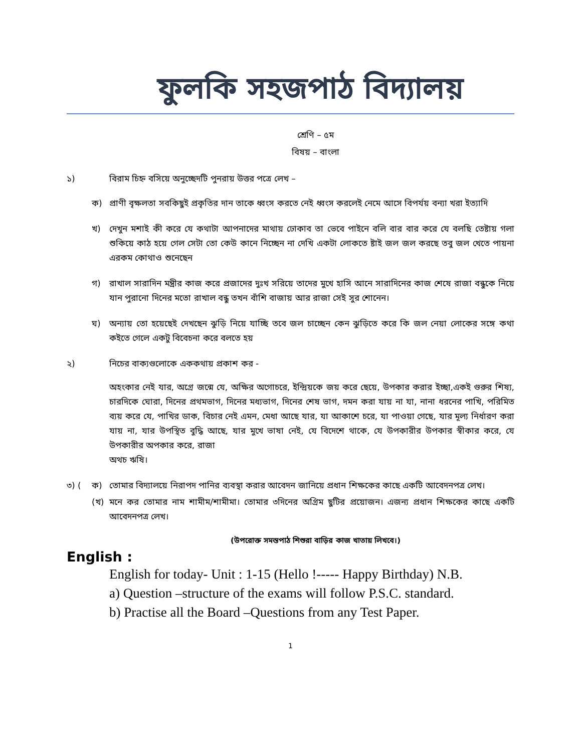ফুলকি সহজপাঠ বিদ্যালয়
শ্রেণি – ৫ম
বিষয় – বাংলা
১) বিরাম চিহ্ন বসিয়ে অনুচ্ছেদটি পুনরায় উত্তর পত্রে লেখ –
ক) প্রাণী বৃক্ষলতা সবকিছুই প্রকৃতির দান তাকে ধ্বংস করতে নেই ধ্বংস করলেই নেমে আসে বিপর্যয় বন্যা খরা ইত্যাদি
খ) দেখুন মশাই কী করে যে কথাটা আপনাদের মাথায় ঢোকাব তা ভেবে পাইনে বলি বার বার করে যে বলছি তেষ্টায় গলা শুকিয়ে কাঠ হয়ে গেল সেটা তো কেউ কানে নিচ্ছেন না দেখি একটা লোকতে ষ্টাই জল জল করছে তবু জল খেতে পায়না এরকম কোথাও শুনেছেন
গ) রাখাল সারাদিন মন্ত্রীর কাজ করে প্রজাদের দুঃখ সরিয়ে তাদের মুখে হাসি আনে সারাদিনের কাজ শেষে রাজা বন্ধুকে নিয়ে যান পুরানো দিনের মতো রাখাল বন্ধু তখন বাঁশি বাজায় আর রাজা সেই সুর শোনেন।
ঘ) অন্যায় তো হয়েছেই দেখছেন ঝুড়ি নিয়ে যাচ্ছি তবে জল চাচ্ছেন কেন ঝুড়িতে করে কি জল নেয়া লোকের সঙ্গে কথা কইতে গেলে একটু বিবেচনা করে বলতে হয়
২) নিচের বাক্যগুলোকে এককথায় প্রকাশ কর -
অহংকার নেই যার, অগ্রে জন্মে যে, অক্ষির অগোচরে, ইন্দ্রিয়কে জয় করে ছেয়ে, উপকার করার ইচ্ছা,একই গুরুর শিষ্য, চারদিকে ঘোরা, দিনের প্রথমভাগ, দিনের মধ্যভাগ, দিনের শেষ ভাগ, দমন করা যায় না যা, নানা ধরনের পাখি, পরিমিত ব্যয় করে যে, পাখির ডাক, বিচার নেই এমন, মেধা আছে যার, যা আকাশে চরে, যা পাওয়া গেছে, যার মূল্য নির্ধারণ করা যায় না, যার উপস্থিত বুদ্ধি আছে, যার মুখে ভাষা নেই, যে বিদেশে থাকে, যে উপকারীর উপকার স্বীকার করে, যে উপকারীর অপকার করে, রাজা
অথচ ঋষি।
৩) ( ক) তোমার বিদ্যালয়ে নিরাপদ পানির ব্যবস্থা করার আবেদন জানিয়ে প্রধান শিক্ষকের কাছে একটি আবেদনপত্র লেখ।
(খ) মনে কর তোমার নাম শামীম/শামীমা। তোমার ৩দিনের অগ্রিম ছুটির প্রয়োজন। এজন্য প্রধান শিক্ষকের কাছে একটি আবেদনপত্র লেখ।
(উপরোক্ত সমস্তপাঠ শিশুরা বাড়ির কাজ খাতায় লিখবে।)
English :
English for today- Unit : 1-15 (Hello !----- Happy Birthday) N.B.
a) Question –structure of the exams will follow P.S.C. standard.
b) Practise all the Board –Questions from any Test Paper.
1